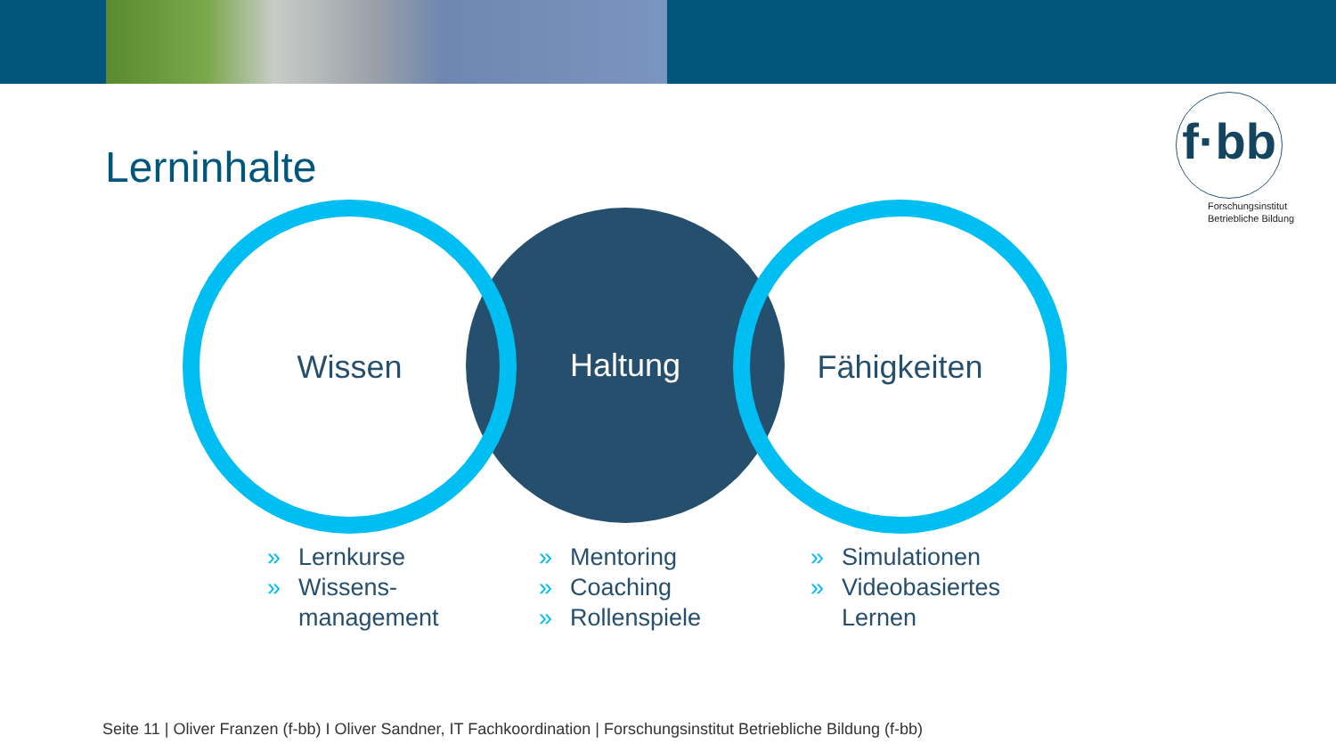f·bb
Forschungsinstitut
Betriebliche Bildung
Lerninhalte
Haltung
Wissen Fähigkeiten
» Lernkurse
» Wissens-
management
» Mentoring
» Coaching
» Rollenspiele
» Simulationen
» Videobasiertes
Lernen
Seite 11 | Oliver Franzen (f-bb) I Oliver Sandner, IT Fachkoordination | Forschungsinstitut Betriebliche Bildung (f-bb)